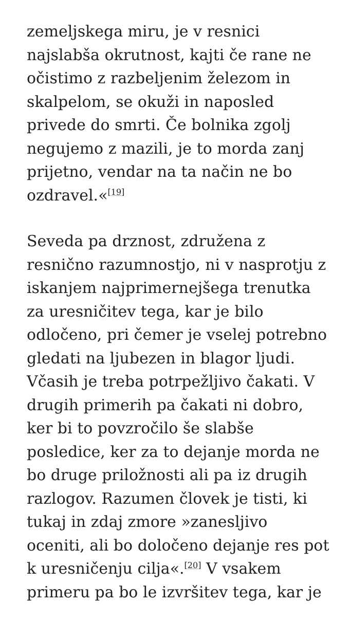zemeljskega miru, je v resnici najslabša okrutnost, kajti če rane ne očistimo z razbeljenim železom in skalpelom, se okuži in naposled privede do smrti. Če bolnika zgolj negujemo z mazili, je to morda zanj prijetno, vendar na ta način ne bo ozdravel.«<sup>[19]</sup>
Seveda pa drznost, združena z resnično razumnostjo, ni v nasprotju z iskanjem najprimernejšega trenutka za uresničitev tega, kar je bilo odločeno, pri čemer je vselej potrebno gledati na ljubezen in blagor ljudi. Včasih je treba potrpežljivo čakati. V drugih primerih pa čakati ni dobro, ker bi to povzročilo še slabše posledice, ker za to dejanje morda ne bo druge priložnosti ali pa iz drugih razlogov. Razumen človek je tisti, ki tukaj in zdaj zmore »zanesljivo oceniti, ali bo določeno dejanje res pot k uresničenju cilja«.<sup>[20]</sup> V vsakem primeru pa bo le izvršitev tega, kar je